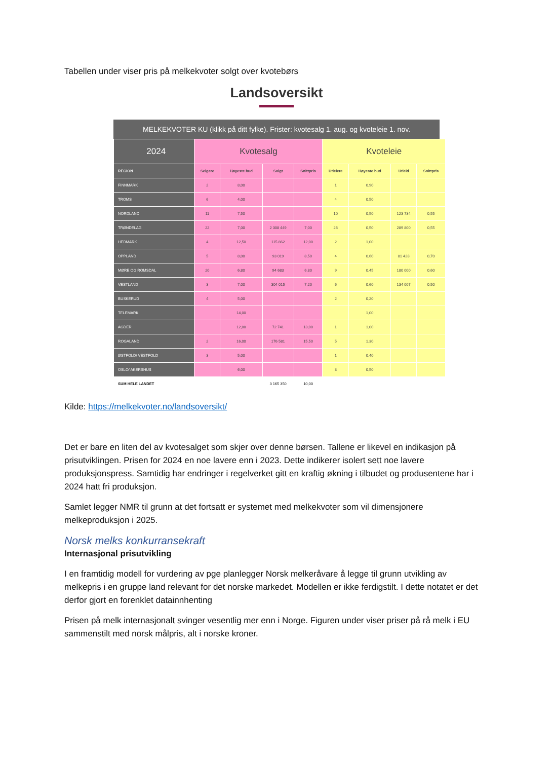Tabellen under viser pris på melkekvoter solgt over kvotebørs
Landsoversikt
MELKEKVOTER KU (klikk på ditt fylke). Frister: kvotesalg 1. aug. og kvoteleie 1. nov.
| 2024 | Kvotesalg | | | | Kvoteleie | | | |
| --- | --- | --- | --- | --- | --- | --- | --- | --- |
| REGION | Selgere | Høyeste bud | Solgt | Snittpris | Utleiere | Høyeste bud | Utleid | Snittpris |
| FINNMARK | 2 | 8,00 | | | 1 | 0,90 | | |
| TROMS | 6 | 4,00 | | | 4 | 0,50 | | |
| NORDLAND | 11 | 7,50 | | | 10 | 0,50 | 123 734 | 0,55 |
| TRØNDELAG | 22 | 7,00 | 2 308 449 | 7,00 | 26 | 0,50 | 289 800 | 0,55 |
| HEDMARK | 4 | 12,50 | 115 862 | 12,00 | 2 | 1,00 | | |
| OPPLAND | 5 | 8,00 | 93 019 | 8,50 | 4 | 0,60 | 81 428 | 0,70 |
| MØRE OG ROMSDAL | 20 | 6,80 | 94 683 | 6,80 | 9 | 0,45 | 180 000 | 0,60 |
| VESTLAND | 3 | 7,00 | 304 015 | 7,20 | 6 | 0,60 | 134 007 | 0,50 |
| BUSKERUD | 4 | 5,00 | | | 2 | 0,20 | | |
| TELEMARK | | 14,00 | | | | 1,00 | | |
| AGDER | | 12,00 | 72 741 | 13,00 | 1 | 1,00 | | |
| ROGALAND | 2 | 16,00 | 176 581 | 15,50 | 5 | 1,30 | | |
| ØSTFOLD/ VESTFOLD | 3 | 5,00 | | | 1 | 0,40 | | |
| OSLO/ AKERSHUS | | 6,00 | | | 3 | 0,50 | | |
| SUM HELE LANDET | | | 3 165 350 | 10,00 | | | | |
Kilde: https://melkekvoter.no/landsoversikt/
Det er bare en liten del av kvotesalget som skjer over denne børsen. Tallene er likevel en indikasjon på prisutviklingen. Prisen for 2024 en noe lavere enn i 2023. Dette indikerer isolert sett noe lavere produksjonspress. Samtidig har endringer i regelverket gitt en kraftig økning i tilbudet og produsentene har i 2024 hatt fri produksjon.
Samlet legger NMR til grunn at det fortsatt er systemet med melkekvoter som vil dimensjonere melkeproduksjon i 2025.
Norsk melks konkurransekraft
Internasjonal prisutvikling
I en framtidig modell for vurdering av pge planlegger Norsk melkeråvare å legge til grunn utvikling av melkepris i en gruppe land relevant for det norske markedet. Modellen er ikke ferdigstilt. I dette notatet er det derfor gjort en forenklet datainnhenting
Prisen på melk internasjonalt svinger vesentlig mer enn i Norge. Figuren under viser priser på rå melk i EU sammenstilt med norsk målpris, alt i norske kroner.